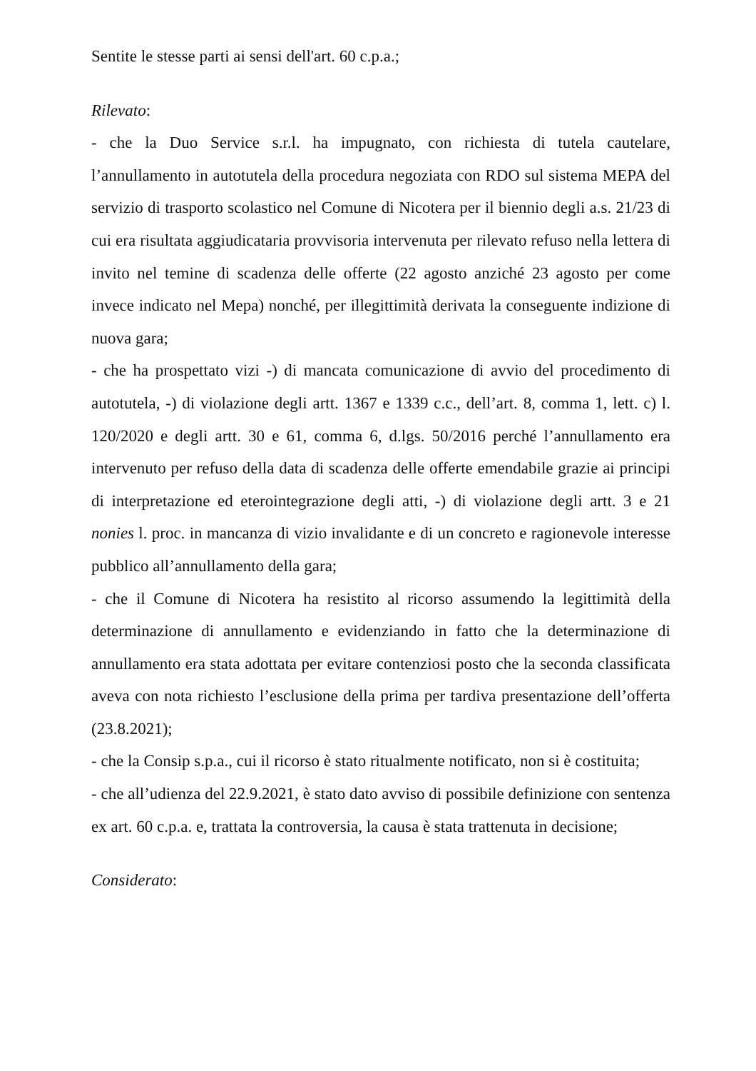Sentite le stesse parti ai sensi dell'art. 60 c.p.a.;
Rilevato:
- che la Duo Service s.r.l. ha impugnato, con richiesta di tutela cautelare, l’annullamento in autotutela della procedura negoziata con RDO sul sistema MEPA del servizio di trasporto scolastico nel Comune di Nicotera per il biennio degli a.s. 21/23 di cui era risultata aggiudicataria provvisoria intervenuta per rilevato refuso nella lettera di invito nel temine di scadenza delle offerte (22 agosto anziché 23 agosto per come invece indicato nel Mepa) nonché, per illegittimità derivata la conseguente indizione di nuova gara;
- che ha prospettato vizi -) di mancata comunicazione di avvio del procedimento di autotutela, -) di violazione degli artt. 1367 e 1339 c.c., dell’art. 8, comma 1, lett. c) l. 120/2020 e degli artt. 30 e 61, comma 6, d.lgs. 50/2016 perché l’annullamento era intervenuto per refuso della data di scadenza delle offerte emendabile grazie ai principi di interpretazione ed eterointegrazione degli atti, -) di violazione degli artt. 3 e 21 nonies l. proc. in mancanza di vizio invalidante e di un concreto e ragionevole interesse pubblico all’annullamento della gara;
- che il Comune di Nicotera ha resistito al ricorso assumendo la legittimità della determinazione di annullamento e evidenziando in fatto che la determinazione di annullamento era stata adottata per evitare contenziosi posto che la seconda classificata aveva con nota richiesto l’esclusione della prima per tardiva presentazione dell’offerta (23.8.2021);
- che la Consip s.p.a., cui il ricorso è stato ritualmente notificato, non si è costituita;
- che all’udienza del 22.9.2021, è stato dato avviso di possibile definizione con sentenza ex art. 60 c.p.a. e, trattata la controversia, la causa è stata trattenuta in decisione;
Considerato: